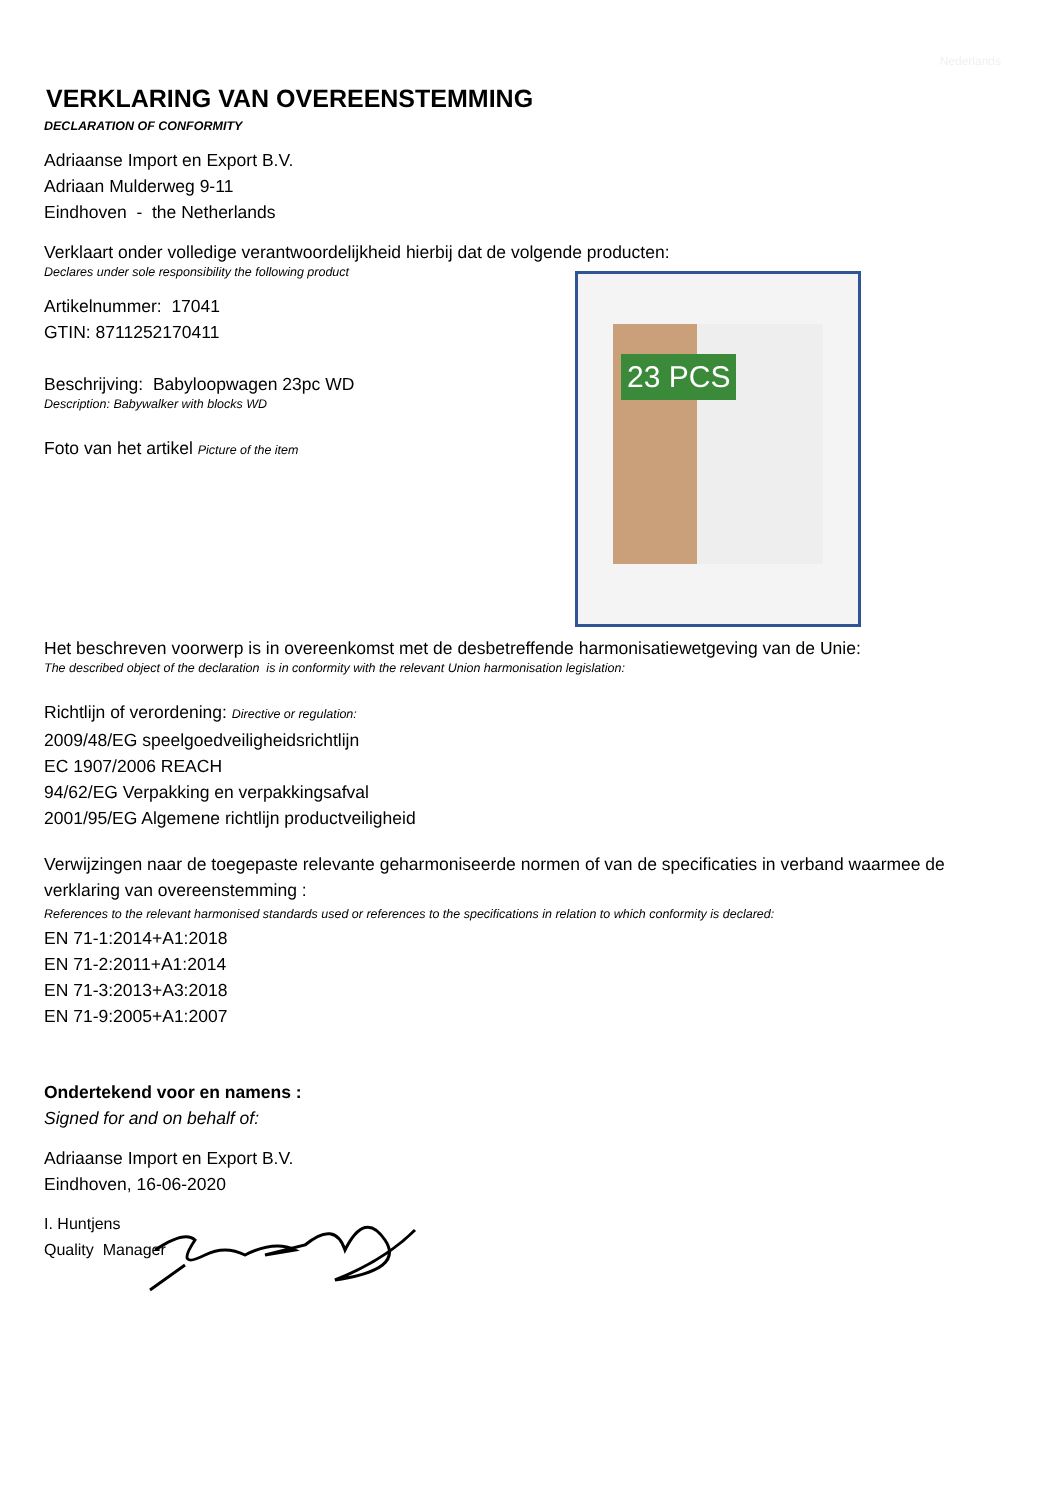Nederlands
VERKLARING VAN OVEREENSTEMMING
DECLARATION OF CONFORMITY
Adriaanse Import en Export B.V.
Adriaan Mulderweg 9-11
Eindhoven - the Netherlands
Verklaart onder volledige verantwoordelijkheid hierbij dat de volgende producten:
Declares under sole responsibility the following product
Artikelnummer: 17041
GTIN: 8711252170411
Beschrijving: Babyloopwagen 23pc WD
Description: Babywalker with blocks WD
Foto van het artikel Picture of the item
23 PCS
Het beschreven voorwerp is in overeenkomst met de desbetreffende harmonisatiewetgeving van de Unie:
The described object of the declaration is in conformity with the relevant Union harmonisation legislation:
Richtlijn of verordening: Directive or regulation:
2009/48/EG speelgoedveiligheidsrichtlijn
EC 1907/2006 REACH
94/62/EG Verpakking en verpakkingsafval
2001/95/EG Algemene richtlijn productveiligheid
Verwijzingen naar de toegepaste relevante geharmoniseerde normen of van de specificaties in verband waarmee de verklaring van overeenstemming :
References to the relevant harmonised standards used or references to the specifications in relation to which conformity is declared:
EN 71-1:2014+A1:2018
EN 71-2:2011+A1:2014
EN 71-3:2013+A3:2018
EN 71-9:2005+A1:2007
Ondertekend voor en namens :
Signed for and on behalf of:
Adriaanse Import en Export B.V.
Eindhoven, 16-06-2020
I. Huntjens
Quality Manager